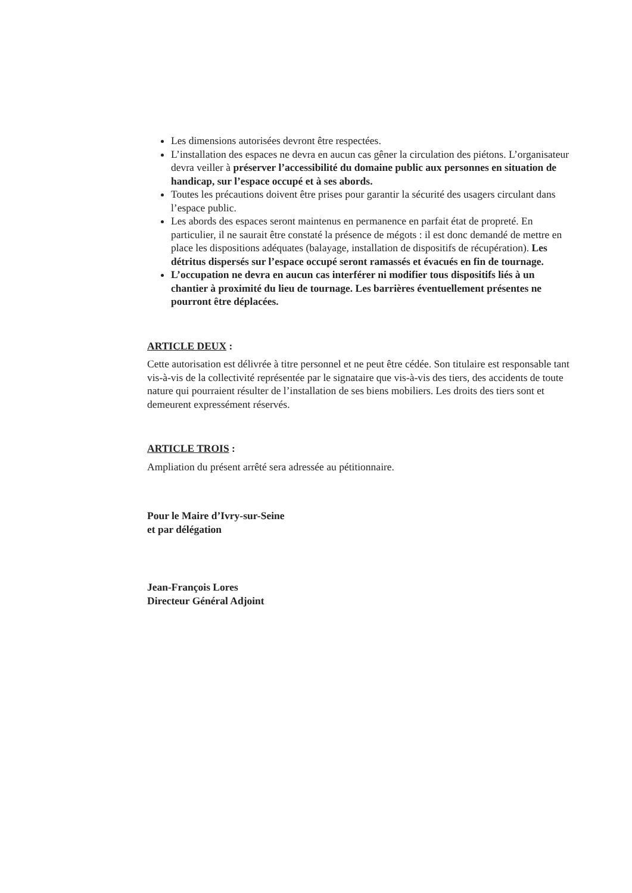Les dimensions autorisées devront être respectées.
L’installation des espaces ne devra en aucun cas gêner la circulation des piétons. L’organisateur devra veiller à préserver l’accessibilité du domaine public aux personnes en situation de handicap, sur l’espace occupé et à ses abords.
Toutes les précautions doivent être prises pour garantir la sécurité des usagers circulant dans l’espace public.
Les abords des espaces seront maintenus en permanence en parfait état de propreté. En particulier, il ne saurait être constaté la présence de mégots : il est donc demandé de mettre en place les dispositions adéquates (balayage, installation de dispositifs de récupération). Les détritus dispersés sur l’espace occupé seront ramassés et évacués en fin de tournage.
L’occupation ne devra en aucun cas interférer ni modifier tous dispositifs liés à un chantier à proximité du lieu de tournage. Les barrières éventuellement présentes ne pourront être déplacées.
ARTICLE DEUX :
Cette autorisation est délivrée à titre personnel et ne peut être cédée. Son titulaire est responsable tant vis-à-vis de la collectivité représentée par le signataire que vis-à-vis des tiers, des accidents de toute nature qui pourraient résulter de l’installation de ses biens mobiliers. Les droits des tiers sont et demeurent expressément réservés.
ARTICLE TROIS :
Ampliation du présent arrêté sera adressée au pétitionnaire.
Pour le Maire d’Ivry-sur-Seine
et par délégation
Jean-François Lores
Directeur Général Adjoint